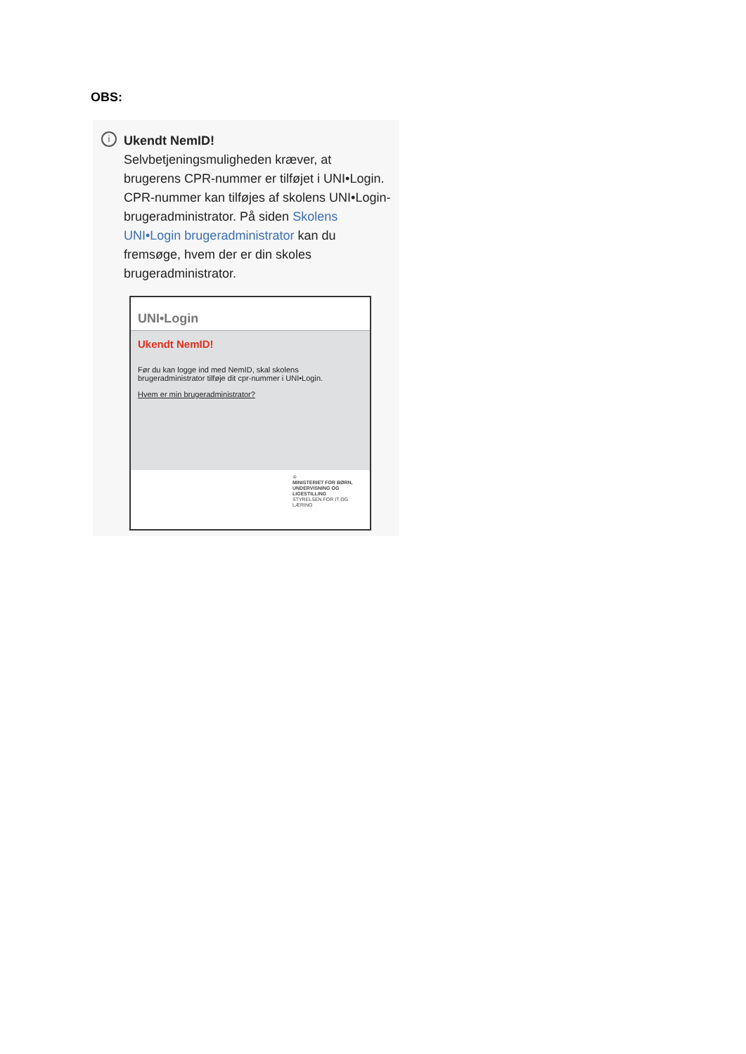OBS:
i
Ukendt NemID!
Selvbetjeningsmuligheden kræver, at brugerens CPR-nummer er tilføjet i UNI•Login. CPR-nummer kan tilføjes af skolens UNI•Login-brugeradministrator. På siden Skolens UNI•Login brugeradministrator kan du fremsøge, hvem der er din skoles brugeradministrator.
UNI•Login
Ukendt NemID!
Før du kan logge ind med NemID, skal skolens brugeradministrator tilføje dit cpr-nummer i UNI•Login.
Hvem er min brugeradministrator?
♔
MINISTERIET FOR BØRN, UNDERVISNING OG LIGESTILLING
STYRELSEN FOR IT OG LÆRING